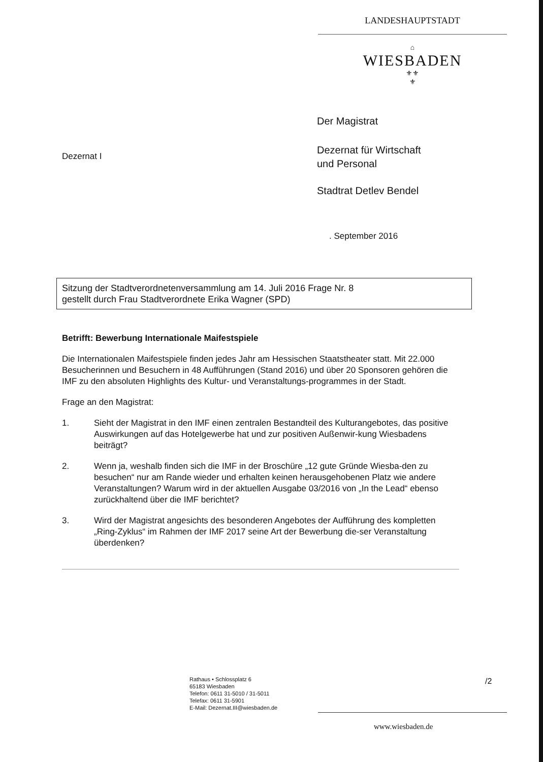LANDESHAUPTSTADT
⌂
WIESBADEN
⚜⚜
⚜
Der Magistrat
Dezernat I
Dezernat für Wirtschaft
und Personal
Stadtrat Detlev Bendel
. September 2016
Sitzung der Stadtverordnetenversammlung am 14. Juli 2016 Frage Nr. 8
gestellt durch Frau Stadtverordnete Erika Wagner (SPD)
Betrifft: Bewerbung Internationale Maifestspiele
Die Internationalen Maifestspiele finden jedes Jahr am Hessischen Staatstheater statt. Mit 22.000 Besucherinnen und Besuchern in 48 Aufführungen (Stand 2016) und über 20 Sponsoren gehören die IMF zu den absoluten Highlights des Kultur- und Veranstaltungs-programmes in der Stadt.
Frage an den Magistrat:
1. Sieht der Magistrat in den IMF einen zentralen Bestandteil des Kulturangebotes, das positive Auswirkungen auf das Hotelgewerbe hat und zur positiven Außenwir-kung Wiesbadens beiträgt?
2. Wenn ja, weshalb finden sich die IMF in der Broschüre „12 gute Gründe Wiesba-den zu besuchen“ nur am Rande wieder und erhalten keinen herausgehobenen Platz wie andere Veranstaltungen? Warum wird in der aktuellen Ausgabe 03/2016 von „In the Lead“ ebenso zurückhaltend über die IMF berichtet?
3. Wird der Magistrat angesichts des besonderen Angebotes der Aufführung des kompletten „Ring-Zyklus“ im Rahmen der IMF 2017 seine Art der Bewerbung die-ser Veranstaltung überdenken?
Rathaus • Schlossplatz 6
65183 Wiesbaden
Telefon: 0611 31-5010 / 31-5011
Telefax: 0611 31-5901
E-Mail: Dezernat.III@wiesbaden.de
/2
www.wiesbaden.de